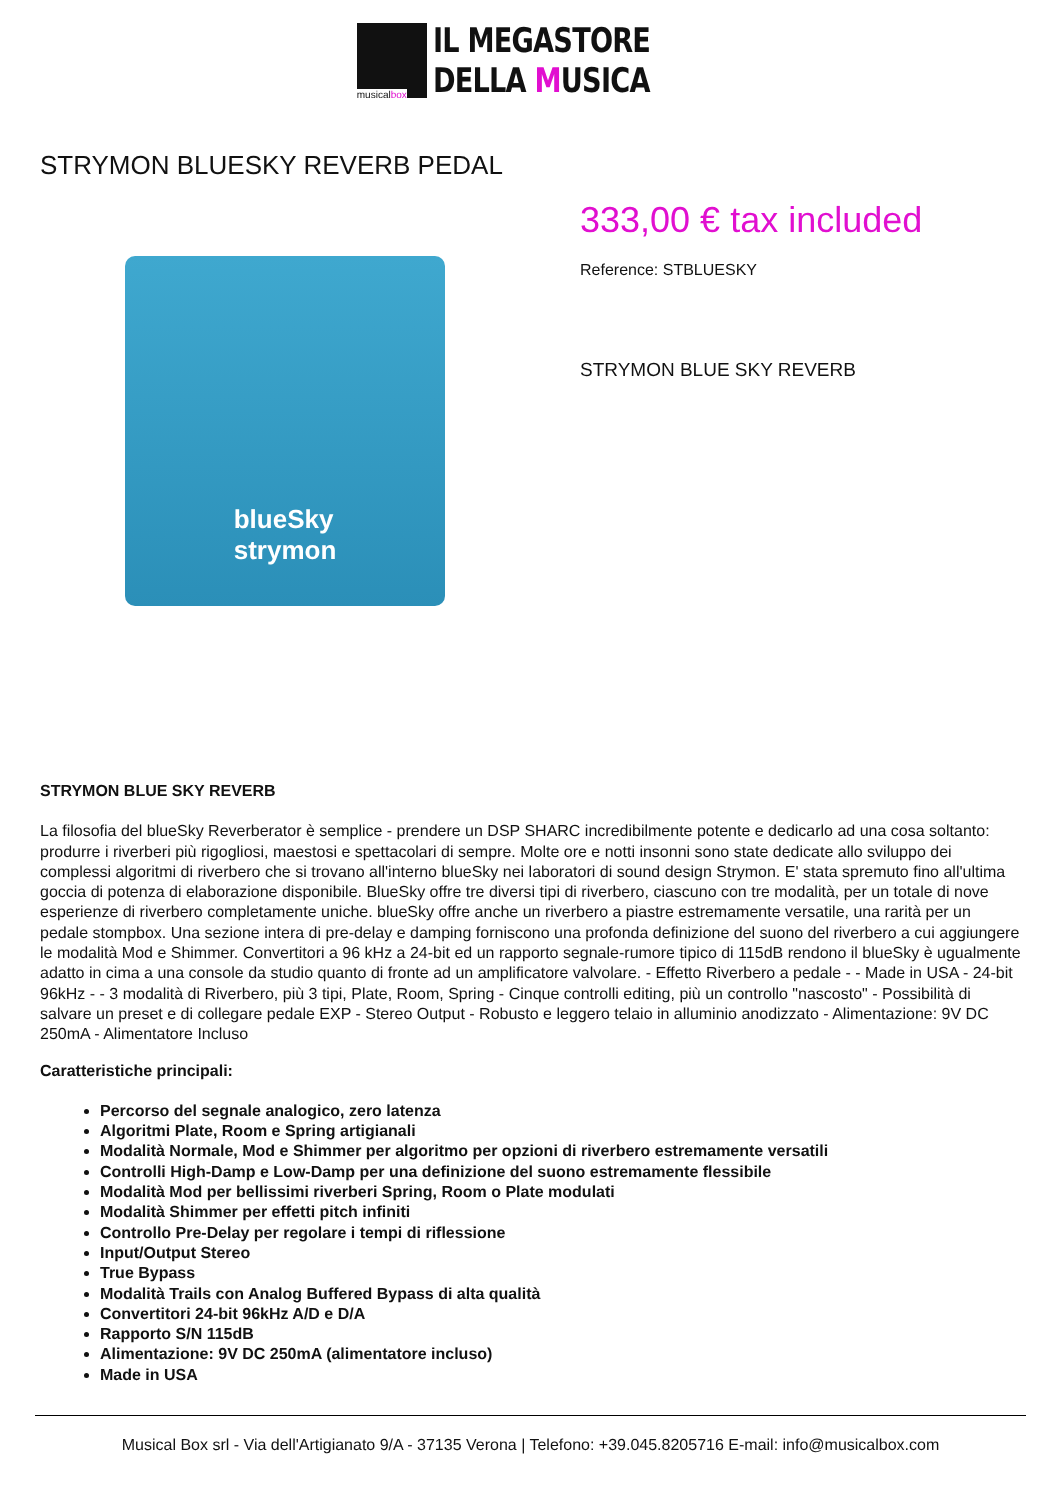musicalbox
IL MEGASTORE
DELLA MUSICA
STRYMON BLUESKY REVERB PEDAL
blueSky
strymon
333,00 € tax included
Reference: STBLUESKY
STRYMON BLUE SKY REVERB
STRYMON BLUE SKY REVERB
La filosofia del blueSky Reverberator è semplice - prendere un DSP SHARC incredibilmente potente e dedicarlo ad una cosa soltanto: produrre i riverberi più rigogliosi, maestosi e spettacolari di sempre. Molte ore e notti insonni sono state dedicate allo sviluppo dei complessi algoritmi di riverbero che si trovano all'interno blueSky nei laboratori di sound design Strymon. E' stata spremuto fino all'ultima goccia di potenza di elaborazione disponibile. BlueSky offre tre diversi tipi di riverbero, ciascuno con tre modalità, per un totale di nove esperienze di riverbero completamente uniche. blueSky offre anche un riverbero a piastre estremamente versatile, una rarità per un pedale stompbox. Una sezione intera di pre-delay e damping forniscono una profonda definizione del suono del riverbero a cui aggiungere le modalità Mod e Shimmer. Convertitori a 96 kHz a 24-bit ed un rapporto segnale-rumore tipico di 115dB rendono il blueSky è ugualmente adatto in cima a una console da studio quanto di fronte ad un amplificatore valvolare. - Effetto Riverbero a pedale - - Made in USA - 24-bit 96kHz - - 3 modalità di Riverbero, più 3 tipi, Plate, Room, Spring - Cinque controlli editing, più un controllo "nascosto" - Possibilità di salvare un preset e di collegare pedale EXP - Stereo Output - Robusto e leggero telaio in alluminio anodizzato - Alimentazione: 9V DC 250mA - Alimentatore Incluso
Caratteristiche principali:
Percorso del segnale analogico, zero latenza
Algoritmi Plate, Room e Spring artigianali
Modalità Normale, Mod e Shimmer per algoritmo per opzioni di riverbero estremamente versatili
Controlli High-Damp e Low-Damp per una definizione del suono estremamente flessibile
Modalità Mod per bellissimi riverberi Spring, Room o Plate modulati
Modalità Shimmer per effetti pitch infiniti
Controllo Pre-Delay per regolare i tempi di riflessione
Input/Output Stereo
True Bypass
Modalità Trails con Analog Buffered Bypass di alta qualità
Convertitori 24-bit 96kHz A/D e D/A
Rapporto S/N 115dB
Alimentazione: 9V DC 250mA (alimentatore incluso)
Made in USA
Musical Box srl - Via dell'Artigianato 9/A - 37135 Verona | Telefono: +39.045.8205716 E-mail: info@musicalbox.com